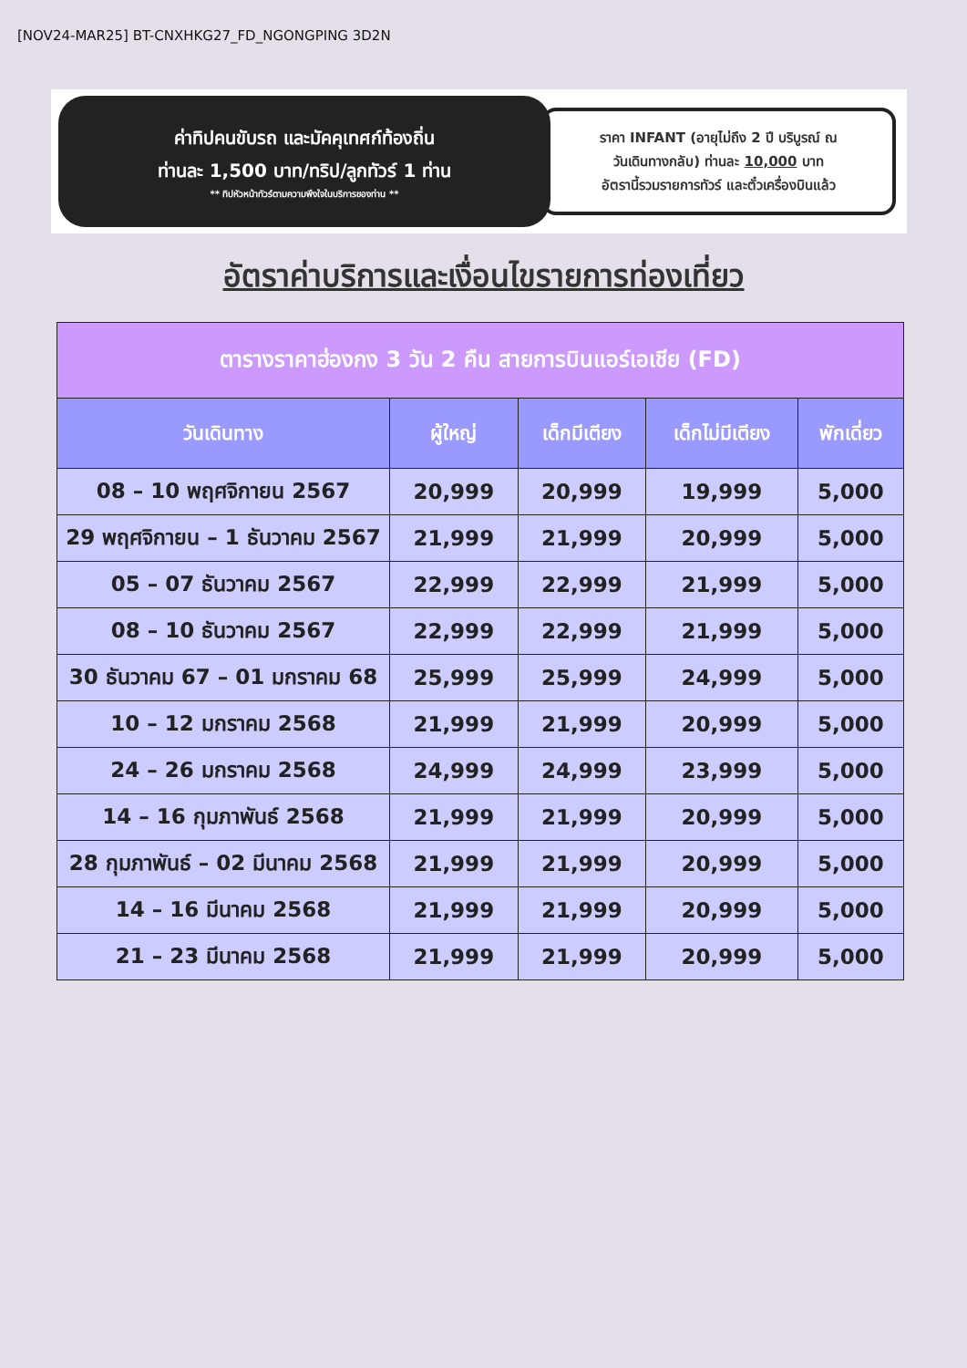[NOV24-MAR25] BT-CNXHKG27_FD_NGONGPING 3D2N
ค่าทิปคนขับรถ และมัคคุเทศก์ท้องถิ่น
ท่านละ 1,500 บาท/ทริป/ลูกทัวร์ 1 ท่าน
** ทิปหัวหน้าทัวร์ตามความพึงใจในบริการของท่าน **
ราคา INFANT (อายุไม่ถึง 2 ปี บริบูรณ์ ณ
วันเดินทางกลับ) ท่านละ 10,000 บาท
อัตรานี้รวมรายการทัวร์ และตั๋วเครื่องบินแล้ว
อัตราค่าบริการและเงื่อนไขรายการท่องเที่ยว
| ตารางราคาฮ่องกง 3 วัน 2 คืน สายการบินแอร์เอเชีย (FD) | | | | |
| --- | --- | --- | --- | --- |
| วันเดินทาง | ผู้ใหญ่ | เด็กมีเตียง | เด็กไม่มีเตียง | พักเดี่ยว |
| 08 – 10 พฤศจิกายน 2567 | 20,999 | 20,999 | 19,999 | 5,000 |
| 29 พฤศจิกายน – 1 ธันวาคม 2567 | 21,999 | 21,999 | 20,999 | 5,000 |
| 05 – 07 ธันวาคม 2567 | 22,999 | 22,999 | 21,999 | 5,000 |
| 08 – 10 ธันวาคม 2567 | 22,999 | 22,999 | 21,999 | 5,000 |
| 30 ธันวาคม 67 – 01 มกราคม 68 | 25,999 | 25,999 | 24,999 | 5,000 |
| 10 – 12 มกราคม 2568 | 21,999 | 21,999 | 20,999 | 5,000 |
| 24 – 26 มกราคม 2568 | 24,999 | 24,999 | 23,999 | 5,000 |
| 14 – 16 กุมภาพันธ์ 2568 | 21,999 | 21,999 | 20,999 | 5,000 |
| 28 กุมภาพันธ์ – 02 มีนาคม 2568 | 21,999 | 21,999 | 20,999 | 5,000 |
| 14 – 16 มีนาคม 2568 | 21,999 | 21,999 | 20,999 | 5,000 |
| 21 – 23 มีนาคม 2568 | 21,999 | 21,999 | 20,999 | 5,000 |